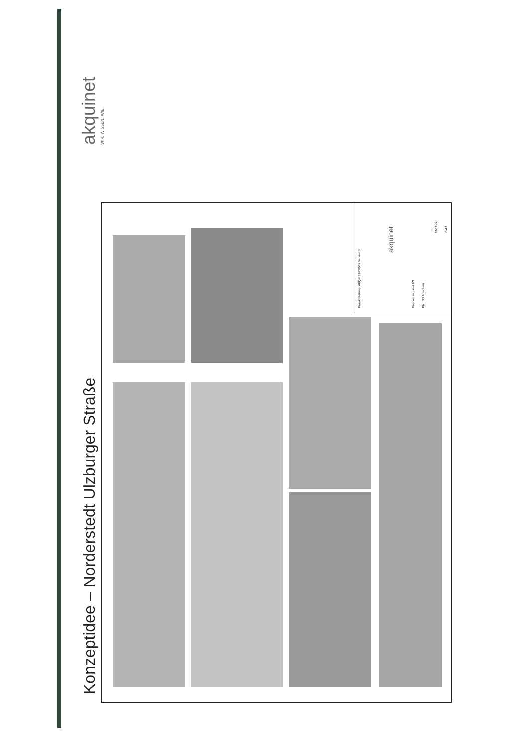akquinet
WIR. WISSEN. WIE.
Konzeptidee – Norderstedt Ulzburger Straße
Projekt Konzept AKQ-RZ NOR-02 Version 3
akquinet
Bauherr akquinet AG
Plan 3D Ansichten
NOR-02
A114